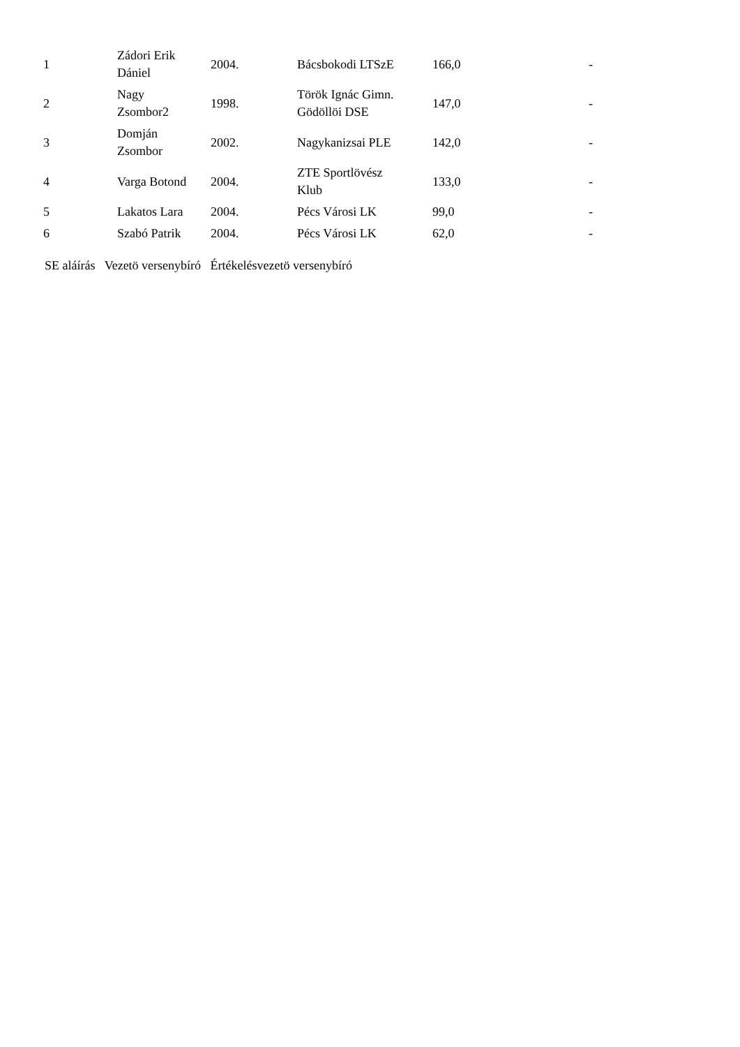| 1 | Zádori Erik Dániel | 2004. | Bácsbokodi LTSzE | 166,0 | - |
| 2 | Nagy Zsombor2 | 1998. | Török Ignác Gimn. Gödöllöi DSE | 147,0 | - |
| 3 | Domján Zsombor | 2002. | Nagykanizsai PLE | 142,0 | - |
| 4 | Varga Botond | 2004. | ZTE Sportlövész Klub | 133,0 | - |
| 5 | Lakatos Lara | 2004. | Pécs Városi LK | 99,0 | - |
| 6 | Szabó Patrik | 2004. | Pécs Városi LK | 62,0 | - |
SE aláírás Vezetö versenybíró Értékelésvezetö versenybíró